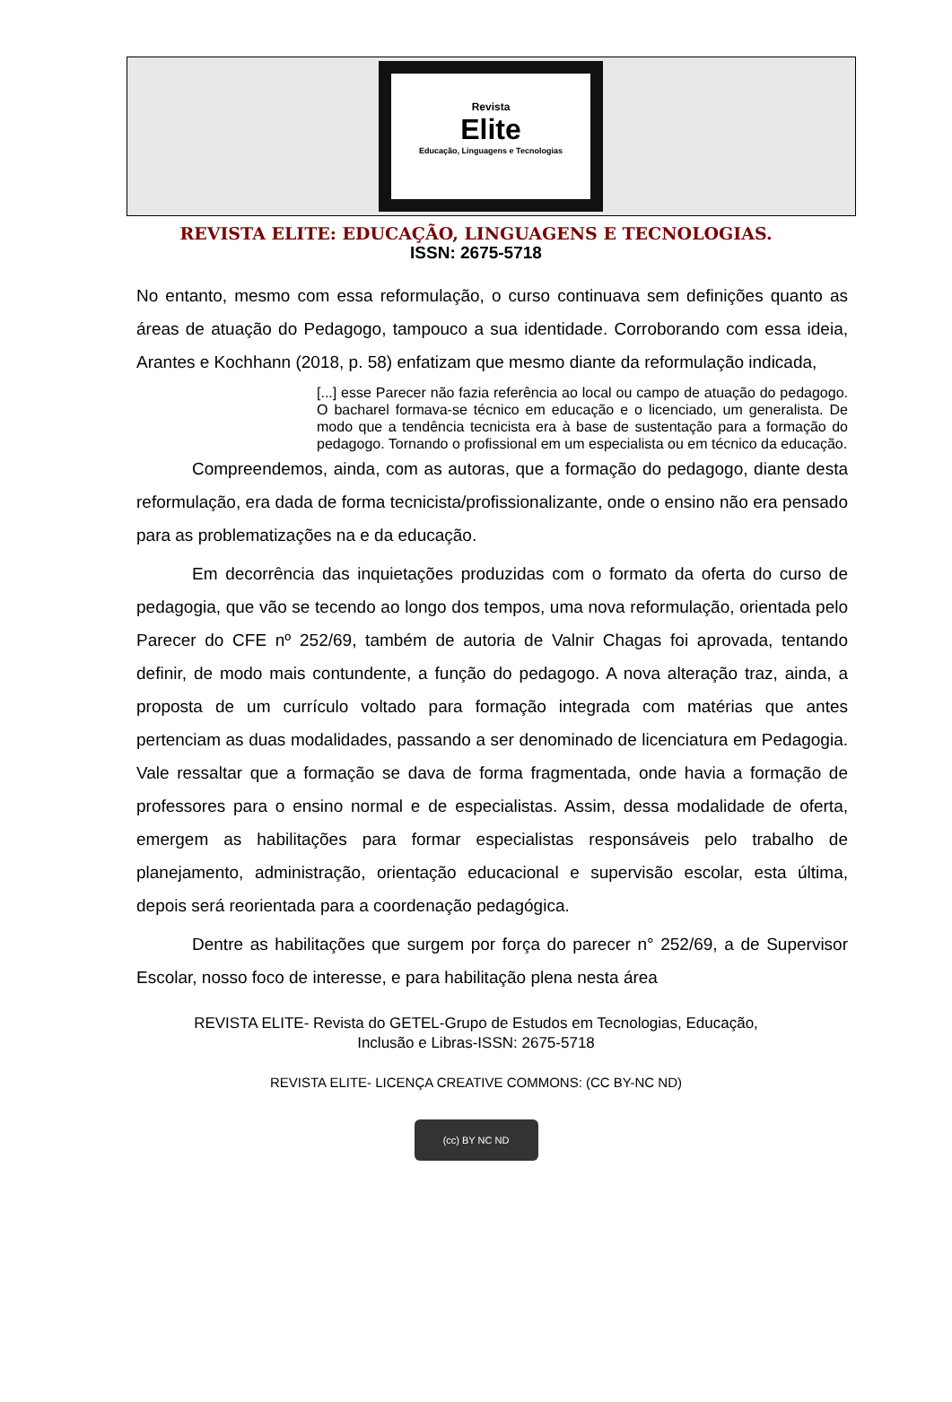Revista
Elite
Educação, Linguagens e Tecnologias
REVISTA ELITE: EDUCAÇÃO, LINGUAGENS E TECNOLOGIAS.
ISSN: 2675-5718
No entanto, mesmo com essa reformulação, o curso continuava sem definições quanto as áreas de atuação do Pedagogo, tampouco a sua identidade. Corroborando com essa ideia, Arantes e Kochhann (2018, p. 58) enfatizam que mesmo diante da reformulação indicada,
[...] esse Parecer não fazia referência ao local ou campo de atuação do pedagogo. O bacharel formava-se técnico em educação e o licenciado, um generalista. De modo que a tendência tecnicista era à base de sustentação para a formação do pedagogo. Tornando o profissional em um especialista ou em técnico da educação.
Compreendemos, ainda, com as autoras, que a formação do pedagogo, diante desta reformulação, era dada de forma tecnicista/profissionalizante, onde o ensino não era pensado para as problematizações na e da educação.
Em decorrência das inquietações produzidas com o formato da oferta do curso de pedagogia, que vão se tecendo ao longo dos tempos, uma nova reformulação, orientada pelo Parecer do CFE nº 252/69, também de autoria de Valnir Chagas foi aprovada, tentando definir, de modo mais contundente, a função do pedagogo. A nova alteração traz, ainda, a proposta de um currículo voltado para formação integrada com matérias que antes pertenciam as duas modalidades, passando a ser denominado de licenciatura em Pedagogia. Vale ressaltar que a formação se dava de forma fragmentada, onde havia a formação de professores para o ensino normal e de especialistas. Assim, dessa modalidade de oferta, emergem as habilitações para formar especialistas responsáveis pelo trabalho de planejamento, administração, orientação educacional e supervisão escolar, esta última, depois será reorientada para a coordenação pedagógica.
Dentre as habilitações que surgem por força do parecer n° 252/69, a de Supervisor Escolar, nosso foco de interesse, e para habilitação plena nesta área
REVISTA ELITE- Revista do GETEL-Grupo de Estudos em Tecnologias, Educação,
Inclusão e Libras-ISSN: 2675-5718
REVISTA ELITE- LICENÇA CREATIVE COMMONS: (CC BY-NC ND)
(cc) BY NC ND